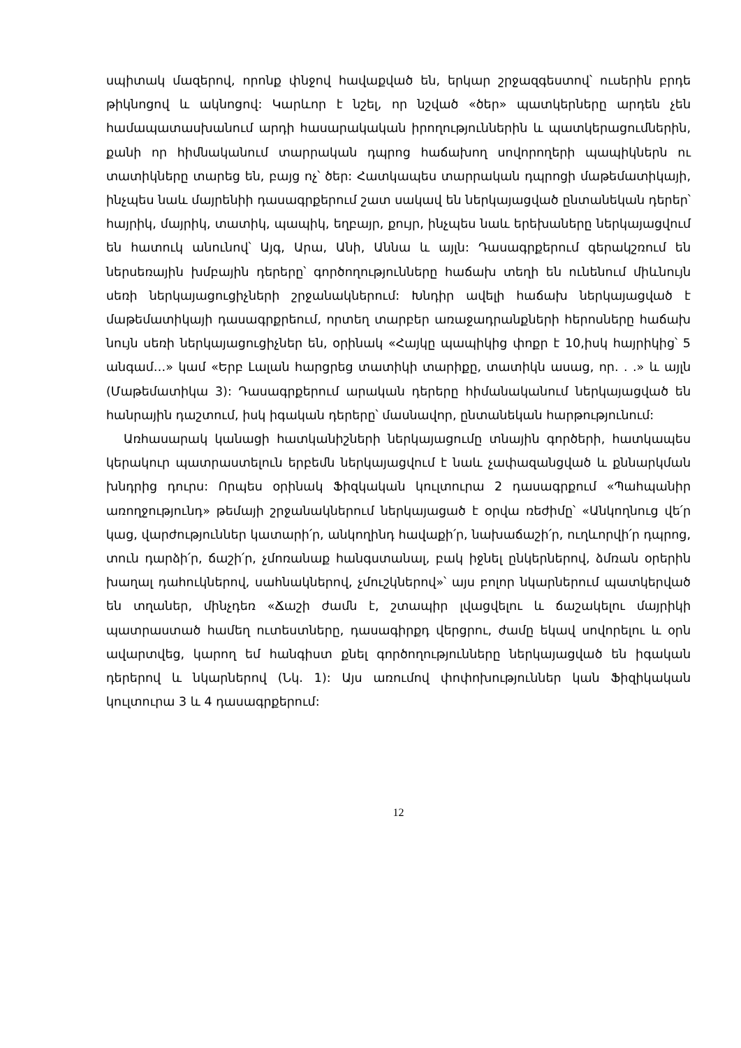սպիտակ մազերով, որոնք փնջով հավաքված են, երկար շրջազգեստով՝ ուսերին բրդե թիկնոցով և ակնոցով: Կարևոր է նշել, որ նշված «ծեր» պատկերները արդեն չեն համապատասխանում արդի հասարակական իրողություններին և պատկերացումներին, քանի որ հիմնականում տարրական դպրոց հաճախող սովորողերի պապիկներն ու տատիկները տարեց են, բայց ոչ՝ ծեր: Հատկապես տարրական դպրոցի մաթեմատիկայի, ինչպես նաև մայրենիի դասագրքերում շատ սակավ են ներկայացված ընտանեկան դերեր՝ հայրիկ, մայրիկ, տատիկ, պապիկ, եղբայր, քույր, ինչպես նաև երեխաները ներկայացվում են հատուկ անունով՝ Այգ, Արա, Անի, Աննա և այլն: Դասագրքերում գերակշռում են ներսեռային խմբային դերերը՝ գործողությունները հաճախ տեղի են ունենում միևնույն սեռի ներկայացուցիչների շրջանակներում: Խնդիր ավելի հաճախ ներկայացված է մաթեմատիկայի դասագրքրեում, որտեղ տարբեր առաջադրանքների հերոսները հաճախ նույն սեռի ներկայացուցիչներ են, օրինակ «Հայկը պապիկից փոքր է 10,իսկ հայրիկից՝ 5 անգամ…» կամ «Երբ Լալան հարցրեց տատիկի տարիքը, տատիկն ասաց, որ. . .» և այլն (Մաթեմատիկա 3): Դասագրքերում արական դերերը հիմանականում ներկայացված են հանրային դաշտում, իսկ իգական դերերը՝ մասնավոր, ընտանեկան հարթությունում:
Առհասարակ կանացի հատկանիշների ներկայացումը տնային գործերի, հատկապես կերակուր պատրաստելուն երբեմն ներկայացվում է նաև չափազանցված և քննարկման խնդրից դուրս: Որպես օրինակ Ֆիզկական կուլտուրա 2 դասագրքում «Պահպանիր առողջությունդ» թեմայի շրջանակներում ներկայացած է օրվա ռեժիմը՝ «Անկողնուց վե՛ր կաց, վարժություններ կատարի՛ր, անկողինդ հավաքի՛ր, նախաճաշի՛ր, ուղևորվի՛ր դպրոց, տուն դարձի՛ր, ճաշի՛ր, չմոռանաք հանգստանալ, բակ իջնել ընկերներով, ձմռան օրերին խաղալ դահուկներով, սահնակներով, չմուշկներով»՝ այս բոլոր նկարներում պատկերված են տղաներ, մինչդեռ «Ճաշի ժամն է, շտապիր լվացվելու և ճաշակելու մայրիկի պատրաստած համեղ ուտեստները, դասագիրքդ վերցրու, ժամը եկավ սովորելու և օրն ավարտվեց, կարող եմ հանգիստ քնել գործողությունները ներկայացված են իգական դերերով և նկարներով (Նկ. 1): Այս առումով փոփոխություններ կան Ֆիզիկական կուլտուրա 3 և 4 դասագրքերում:
12